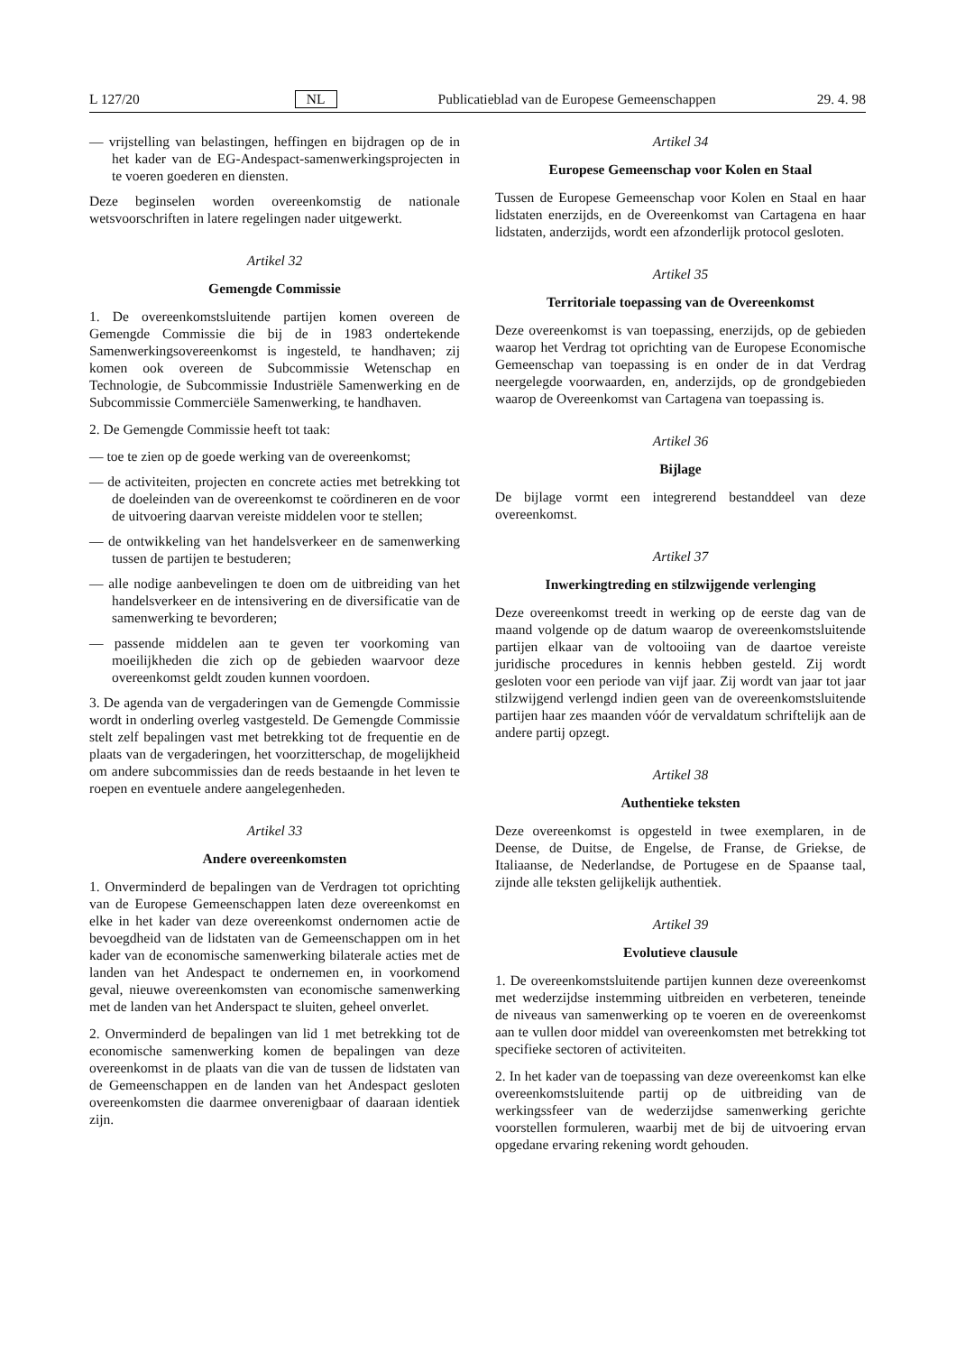L 127/20 NL Publicatieblad van de Europese Gemeenschappen 29. 4. 98
— vrijstelling van belastingen, heffingen en bijdragen op de in het kader van de EG-Andespact-samenwerkingsprojecten in te voeren goederen en diensten.
Deze beginselen worden overeenkomstig de nationale wetsvoorschriften in latere regelingen nader uitgewerkt.
Artikel 32
Gemengde Commissie
1. De overeenkomstsluitende partijen komen overeen de Gemengde Commissie die bij de in 1983 ondertekende Samenwerkingsovereenkomst is ingesteld, te handhaven; zij komen ook overeen de Subcommissie Wetenschap en Technologie, de Subcommissie Industriële Samenwerking en de Subcommissie Commerciële Samenwerking, te handhaven.
2. De Gemengde Commissie heeft tot taak:
— toe te zien op de goede werking van de overeenkomst;
— de activiteiten, projecten en concrete acties met betrekking tot de doeleinden van de overeenkomst te coördineren en de voor de uitvoering daarvan vereiste middelen voor te stellen;
— de ontwikkeling van het handelsverkeer en de samenwerking tussen de partijen te bestuderen;
— alle nodige aanbevelingen te doen om de uitbreiding van het handelsverkeer en de intensivering en de diversificatie van de samenwerking te bevorderen;
— passende middelen aan te geven ter voorkoming van moeilijkheden die zich op de gebieden waarvoor deze overeenkomst geldt zouden kunnen voordoen.
3. De agenda van de vergaderingen van de Gemengde Commissie wordt in onderling overleg vastgesteld. De Gemengde Commissie stelt zelf bepalingen vast met betrekking tot de frequentie en de plaats van de vergaderingen, het voorzitterschap, de mogelijkheid om andere subcommissies dan de reeds bestaande in het leven te roepen en eventuele andere aangelegenheden.
Artikel 33
Andere overeenkomsten
1. Onverminderd de bepalingen van de Verdragen tot oprichting van de Europese Gemeenschappen laten deze overeenkomst en elke in het kader van deze overeenkomst ondernomen actie de bevoegdheid van de lidstaten van de Gemeenschappen om in het kader van de economische samenwerking bilaterale acties met de landen van het Andespact te ondernemen en, in voorkomend geval, nieuwe overeenkomsten van economische samenwerking met de landen van het Anderspact te sluiten, geheel onverlet.
2. Onverminderd de bepalingen van lid 1 met betrekking tot de economische samenwerking komen de bepalingen van deze overeenkomst in de plaats van die van de tussen de lidstaten van de Gemeenschappen en de landen van het Andespact gesloten overeenkomsten die daarmee onverenigbaar of daaraan identiek zijn.
Artikel 34
Europese Gemeenschap voor Kolen en Staal
Tussen de Europese Gemeenschap voor Kolen en Staal en haar lidstaten enerzijds, en de Overeenkomst van Cartagena en haar lidstaten, anderzijds, wordt een afzonderlijk protocol gesloten.
Artikel 35
Territoriale toepassing van de Overeenkomst
Deze overeenkomst is van toepassing, enerzijds, op de gebieden waarop het Verdrag tot oprichting van de Europese Economische Gemeenschap van toepassing is en onder de in dat Verdrag neergelegde voorwaarden, en, anderzijds, op de grondgebieden waarop de Overeenkomst van Cartagena van toepassing is.
Artikel 36
Bijlage
De bijlage vormt een integrerend bestanddeel van deze overeenkomst.
Artikel 37
Inwerkingtreding en stilzwijgende verlenging
Deze overeenkomst treedt in werking op de eerste dag van de maand volgende op de datum waarop de overeenkomstsluitende partijen elkaar van de voltooiing van de daartoe vereiste juridische procedures in kennis hebben gesteld. Zij wordt gesloten voor een periode van vijf jaar. Zij wordt van jaar tot jaar stilzwijgend verlengd indien geen van de overeenkomstsluitende partijen haar zes maanden vóór de vervaldatum schriftelijk aan de andere partij opzegt.
Artikel 38
Authentieke teksten
Deze overeenkomst is opgesteld in twee exemplaren, in de Deense, de Duitse, de Engelse, de Franse, de Griekse, de Italiaanse, de Nederlandse, de Portugese en de Spaanse taal, zijnde alle teksten gelijkelijk authentiek.
Artikel 39
Evolutieve clausule
1. De overeenkomstsluitende partijen kunnen deze overeenkomst met wederzijdse instemming uitbreiden en verbeteren, teneinde de niveaus van samenwerking op te voeren en de overeenkomst aan te vullen door middel van overeenkomsten met betrekking tot specifieke sectoren of activiteiten.
2. In het kader van de toepassing van deze overeenkomst kan elke overeenkomstsluitende partij op de uitbreiding van de werkingssfeer van de wederzijdse samenwerking gerichte voorstellen formuleren, waarbij met de bij de uitvoering ervan opgedane ervaring rekening wordt gehouden.